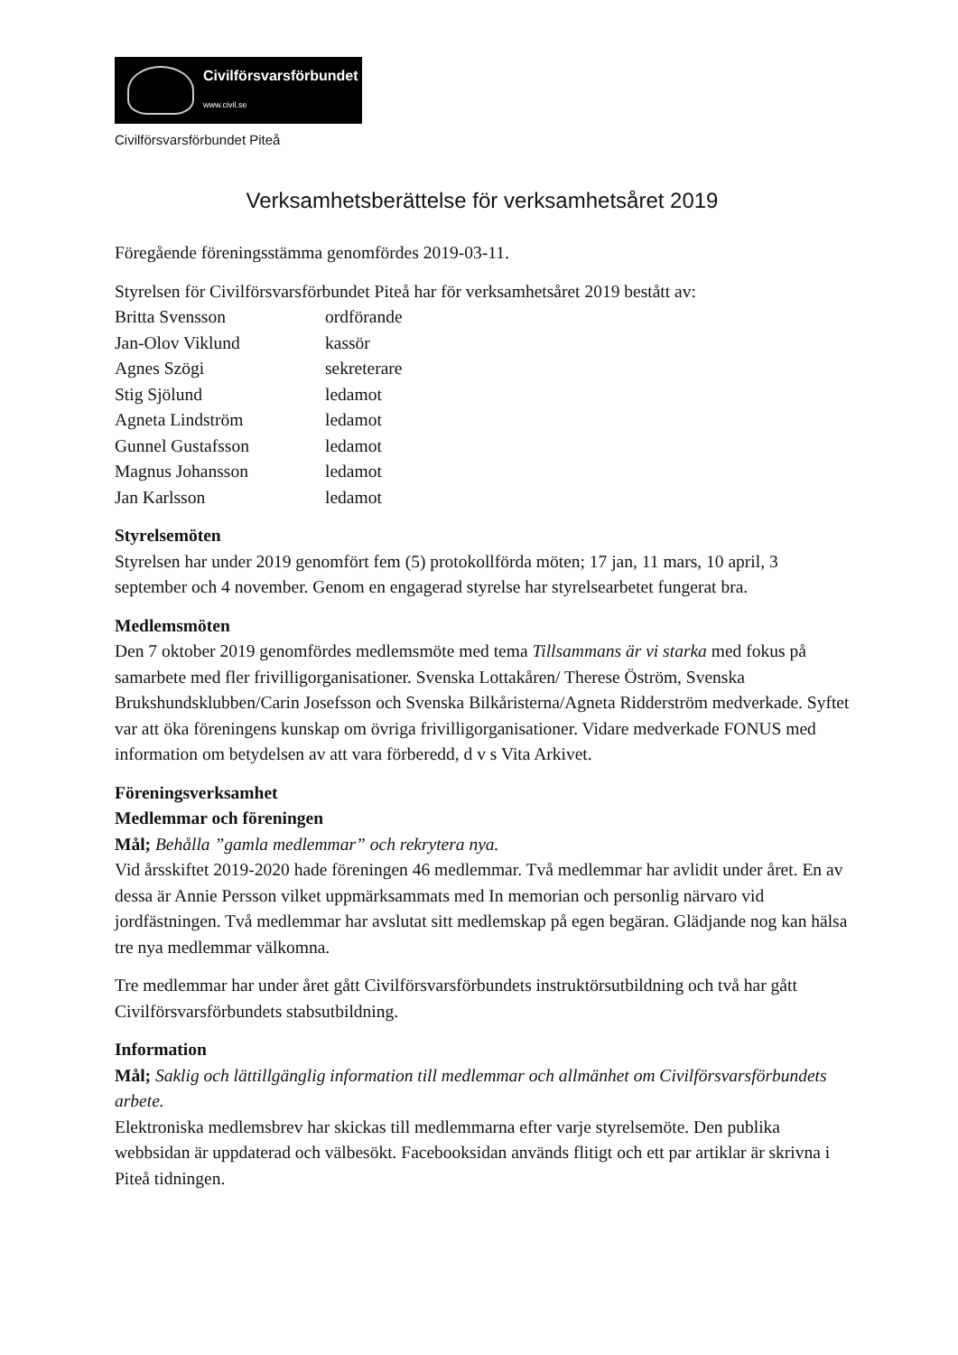Civilförsvarsförbundet
www.civil.se
Civilförsvarsförbundet Piteå
Verksamhetsberättelse för verksamhetsåret 2019
Föregående föreningsstämma genomfördes 2019-03-11.
Styrelsen för Civilförsvarsförbundet Piteå har för verksamhetsåret 2019 bestått av:
| Britta Svensson | ordförande |
| Jan-Olov Viklund | kassör |
| Agnes Szögi | sekreterare |
| Stig Sjölund | ledamot |
| Agneta Lindström | ledamot |
| Gunnel Gustafsson | ledamot |
| Magnus Johansson | ledamot |
| Jan Karlsson | ledamot |
Styrelsemöten
Styrelsen har under 2019 genomfört fem (5) protokollförda möten; 17 jan, 11 mars, 10 april, 3 september och 4 november. Genom en engagerad styrelse har styrelsearbetet fungerat bra.
Medlemsmöten
Den 7 oktober 2019 genomfördes medlemsmöte med tema Tillsammans är vi starka med fokus på samarbete med fler frivilligorganisationer. Svenska Lottakåren/ Therese Öström, Svenska Brukshundsklubben/Carin Josefsson och Svenska Bilkåristerna/Agneta Ridderström medverkade. Syftet var att öka föreningens kunskap om övriga frivilligorganisationer. Vidare medverkade FONUS med information om betydelsen av att vara förberedd, d v s Vita Arkivet.
Föreningsverksamhet
Medlemmar och föreningen
Mål; Behålla ”gamla medlemmar” och rekrytera nya.
Vid årsskiftet 2019-2020 hade föreningen 46 medlemmar. Två medlemmar har avlidit under året. En av dessa är Annie Persson vilket uppmärksammats med In memorian och personlig närvaro vid jordfästningen. Två medlemmar har avslutat sitt medlemskap på egen begäran. Glädjande nog kan hälsa tre nya medlemmar välkomna.
Tre medlemmar har under året gått Civilförsvarsförbundets instruktörsutbildning och två har gått Civilförsvarsförbundets stabsutbildning.
Information
Mål; Saklig och lättillgänglig information till medlemmar och allmänhet om Civilförsvarsförbundets arbete.
Elektroniska medlemsbrev har skickas till medlemmarna efter varje styrelsemöte. Den publika webbsidan är uppdaterad och välbesökt. Facebooksidan används flitigt och ett par artiklar är skrivna i Piteå tidningen.